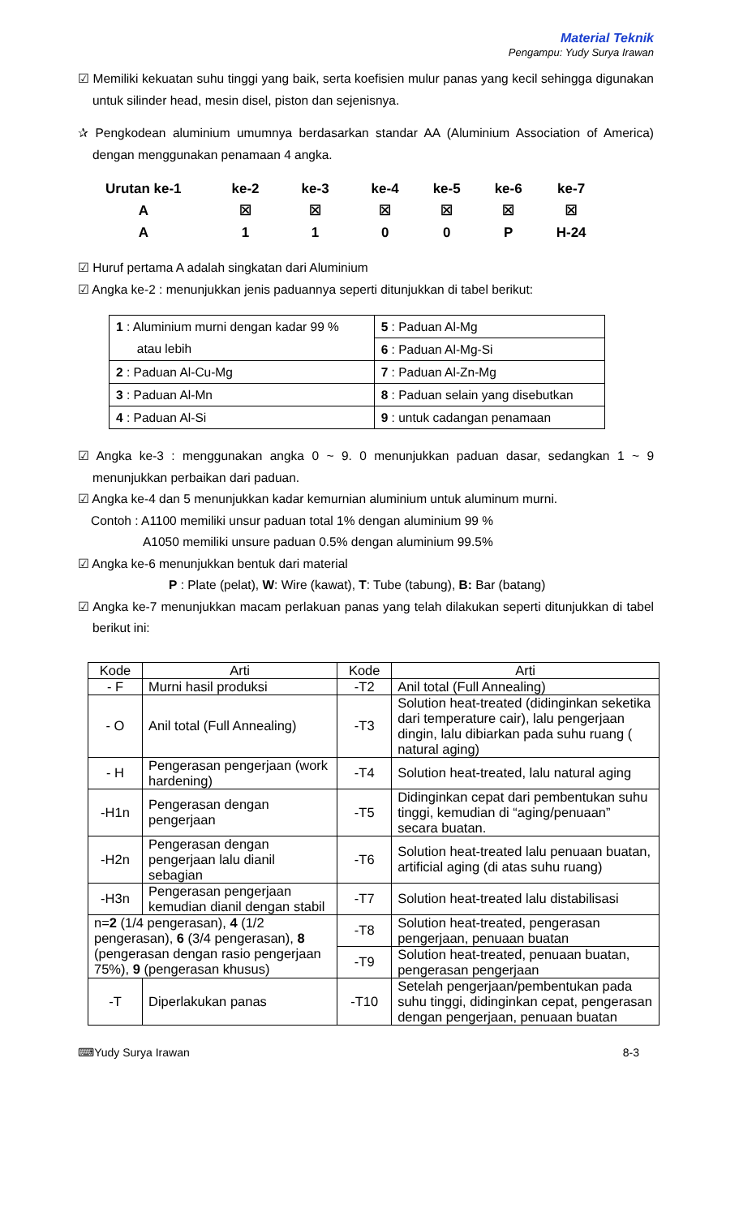Material Teknik
Pengampu: Yudy Surya Irawan
☑ Memiliki kekuatan suhu tinggi yang baik, serta koefisien mulur panas yang kecil sehingga digunakan untuk silinder head, mesin disel, piston dan sejenisnya.
✰ Pengkodean aluminium umumnya berdasarkan standar AA (Aluminium Association of America) dengan menggunakan penamaan 4 angka.
| Urutan ke-1 | ke-2 | ke-3 | ke-4 | ke-5 | ke-6 | ke-7 |
| A | ☒ | ☒ | ☒ | ☒ | ☒ | ☒ |
| A | 1 | 1 | 0 | 0 | P | H-24 |
☑ Huruf pertama A adalah singkatan dari Aluminium
☑ Angka ke-2 : menunjukkan jenis paduannya seperti ditunjukkan di tabel berikut:
| 1 : Aluminium murni dengan kadar 99 % atau lebih | 5 : Paduan Al-Mg |
| | 6 : Paduan Al-Mg-Si |
| 2 : Paduan Al-Cu-Mg | 7 : Paduan Al-Zn-Mg |
| 3 : Paduan Al-Mn | 8 : Paduan selain yang disebutkan |
| 4 : Paduan Al-Si | 9 : untuk cadangan penamaan |
☑ Angka ke-3 : menggunakan angka 0 ~ 9. 0 menunjukkan paduan dasar, sedangkan 1 ~ 9 menunjukkan perbaikan dari paduan.
☑ Angka ke-4 dan 5 menunjukkan kadar kemurnian aluminium untuk aluminum murni.
Contoh : A1100 memiliki unsur paduan total 1% dengan aluminium 99 %
A1050 memiliki unsure paduan 0.5% dengan aluminium 99.5%
☑ Angka ke-6 menunjukkan bentuk dari material
P : Plate (pelat), W: Wire (kawat), T: Tube (tabung), B: Bar (batang)
☑ Angka ke-7 menunjukkan macam perlakuan panas yang telah dilakukan seperti ditunjukkan di tabel berikut ini:
| Kode | Arti | Kode | Arti |
| --- | --- | --- | --- |
| - F | Murni hasil produksi | -T2 | Anil total (Full Annealing) |
| - O | Anil total (Full Annealing) | -T3 | Solution heat-treated (didinginkan seketika dari temperature cair), lalu pengerjaan dingin, lalu dibiarkan pada suhu ruang ( natural aging) |
| - H | Pengerasan pengerjaan (work hardening) | -T4 | Solution heat-treated, lalu natural aging |
| -H1n | Pengerasan dengan pengerjaan | -T5 | Didinginkan cepat dari pembentukan suhu tinggi, kemudian di “aging/penuaan” secara buatan. |
| -H2n | Pengerasan dengan pengerjaan lalu dianil sebagian | -T6 | Solution heat-treated lalu penuaan buatan, artificial aging (di atas suhu ruang) |
| -H3n | Pengerasan pengerjaan kemudian dianil dengan stabil | -T7 | Solution heat-treated lalu distabilisasi |
| n= 2 (1/4 pengerasan), 4 (1/2 pengerasan), 6 (3/4 pengerasan), 8 (pengerasan dengan rasio pengerjaan 75%), 9 (pengerasan khusus) | | -T8 | Solution heat-treated, pengerasan pengerjaan, penuaan buatan |
| | | -T9 | Solution heat-treated, penuaan buatan, pengerasan pengerjaan |
| -T | Diperlakukan panas | -T10 | Setelah pengerjaan/pembentukan pada suhu tinggi, didinginkan cepat, pengerasan dengan pengerjaan, penuaan buatan |
⌨Yudy Surya Irawan 8-3